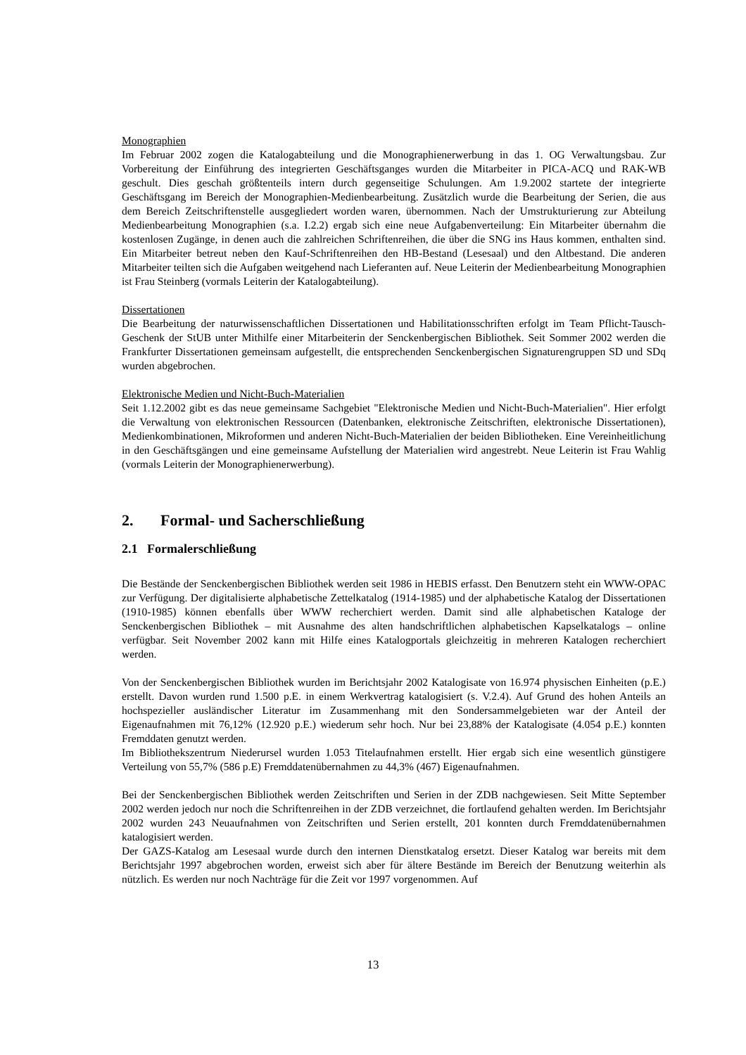Monographien
Im Februar 2002 zogen die Katalogabteilung und die Monographienerwerbung in das 1. OG Verwaltungsbau. Zur Vorbereitung der Einführung des integrierten Geschäftsganges wurden die Mitarbeiter in PICA-ACQ und RAK-WB geschult. Dies geschah größtenteils intern durch gegenseitige Schulungen. Am 1.9.2002 startete der integrierte Geschäftsgang im Bereich der Monographien-Medienbearbeitung. Zusätzlich wurde die Bearbeitung der Serien, die aus dem Bereich Zeitschriftenstelle ausgegliedert worden waren, übernommen. Nach der Umstrukturierung zur Abteilung Medienbearbeitung Monographien (s.a. I.2.2) ergab sich eine neue Aufgabenverteilung: Ein Mitarbeiter übernahm die kostenlosen Zugänge, in denen auch die zahlreichen Schriftenreihen, die über die SNG ins Haus kommen, enthalten sind. Ein Mitarbeiter betreut neben den Kauf-Schriftenreihen den HB-Bestand (Lesesaal) und den Altbestand. Die anderen Mitarbeiter teilten sich die Aufgaben weitgehend nach Lieferanten auf. Neue Leiterin der Medienbearbeitung Monographien ist Frau Steinberg (vormals Leiterin der Katalogabteilung).
Dissertationen
Die Bearbeitung der naturwissenschaftlichen Dissertationen und Habilitationsschriften erfolgt im Team Pflicht-Tausch-Geschenk der StUB unter Mithilfe einer Mitarbeiterin der Senckenbergischen Bibliothek. Seit Sommer 2002 werden die Frankfurter Dissertationen gemeinsam aufgestellt, die entsprechenden Senckenbergischen Signaturengruppen SD und SDq wurden abgebrochen.
Elektronische Medien und Nicht-Buch-Materialien
Seit 1.12.2002 gibt es das neue gemeinsame Sachgebiet "Elektronische Medien und Nicht-Buch-Materialien". Hier erfolgt die Verwaltung von elektronischen Ressourcen (Datenbanken, elektronische Zeitschriften, elektronische Dissertationen), Medienkombinationen, Mikroformen und anderen Nicht-Buch-Materialien der beiden Bibliotheken. Eine Vereinheitlichung in den Geschäftsgängen und eine gemeinsame Aufstellung der Materialien wird angestrebt. Neue Leiterin ist Frau Wahlig (vormals Leiterin der Monographienerwerbung).
2. Formal- und Sacherschließung
2.1 Formalerschließung
Die Bestände der Senckenbergischen Bibliothek werden seit 1986 in HEBIS erfasst. Den Benutzern steht ein WWW-OPAC zur Verfügung. Der digitalisierte alphabetische Zettelkatalog (1914-1985) und der alphabetische Katalog der Dissertationen (1910-1985) können ebenfalls über WWW recherchiert werden. Damit sind alle alphabetischen Kataloge der Senckenbergischen Bibliothek – mit Ausnahme des alten handschriftlichen alphabetischen Kapselkatalogs – online verfügbar. Seit November 2002 kann mit Hilfe eines Katalogportals gleichzeitig in mehreren Katalogen recherchiert werden.
Von der Senckenbergischen Bibliothek wurden im Berichtsjahr 2002 Katalogisate von 16.974 physischen Einheiten (p.E.) erstellt. Davon wurden rund 1.500 p.E. in einem Werkvertrag katalogisiert (s. V.2.4). Auf Grund des hohen Anteils an hochspezieller ausländischer Literatur im Zusammenhang mit den Sondersammelgebieten war der Anteil der Eigenaufnahmen mit 76,12% (12.920 p.E.) wiederum sehr hoch. Nur bei 23,88% der Katalogisate (4.054 p.E.) konnten Fremddaten genutzt werden.
Im Bibliothekszentrum Niederursel wurden 1.053 Titelaufnahmen erstellt. Hier ergab sich eine wesentlich günstigere Verteilung von 55,7% (586 p.E) Fremddatenübernahmen zu 44,3% (467) Eigenaufnahmen.
Bei der Senckenbergischen Bibliothek werden Zeitschriften und Serien in der ZDB nachgewiesen. Seit Mitte September 2002 werden jedoch nur noch die Schriftenreihen in der ZDB verzeichnet, die fortlaufend gehalten werden. Im Berichtsjahr 2002 wurden 243 Neuaufnahmen von Zeitschriften und Serien erstellt, 201 konnten durch Fremddatenübernahmen katalogisiert werden.
Der GAZS-Katalog am Lesesaal wurde durch den internen Dienstkatalog ersetzt. Dieser Katalog war bereits mit dem Berichtsjahr 1997 abgebrochen worden, erweist sich aber für ältere Bestände im Bereich der Benutzung weiterhin als nützlich. Es werden nur noch Nachträge für die Zeit vor 1997 vorgenommen. Auf
13